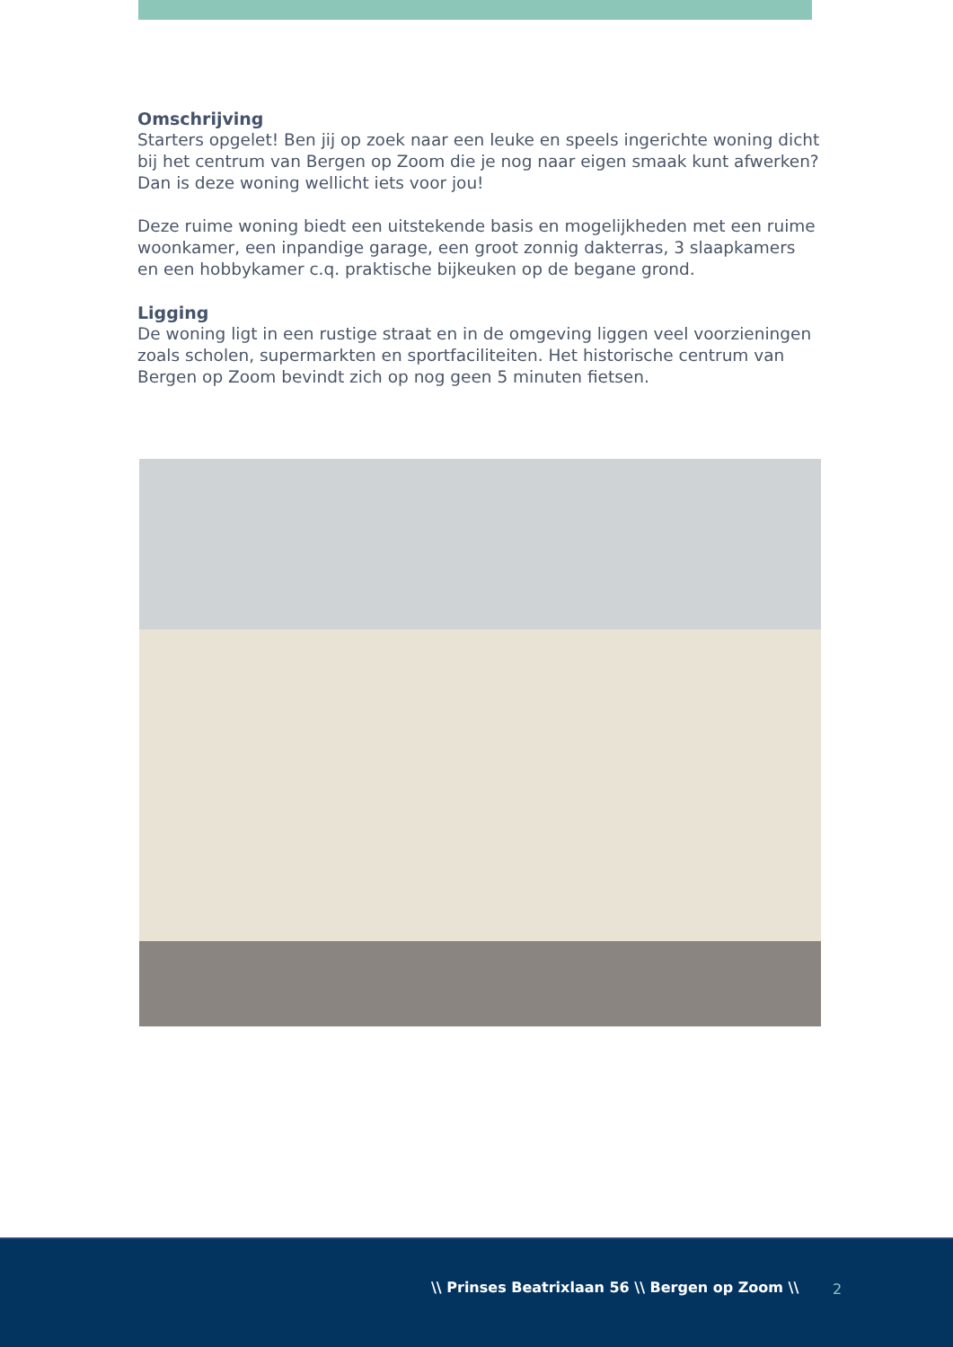Omschrijving
Starters opgelet! Ben jij op zoek naar een leuke en speels ingerichte woning dicht bij het centrum van Bergen op Zoom die je nog naar eigen smaak kunt afwerken? Dan is deze woning wellicht iets voor jou!
Deze ruime woning biedt een uitstekende basis en mogelijkheden met een ruime woonkamer, een inpandige garage, een groot zonnig dakterras, 3 slaapkamers en een hobbykamer c.q. praktische bijkeuken op de begane grond.
Ligging
De woning ligt in een rustige straat en in de omgeving liggen veel voorzieningen zoals scholen, supermarkten en sportfaciliteiten. Het historische centrum van Bergen op Zoom bevindt zich op nog geen 5 minuten fietsen.
\\ Prinses Beatrixlaan 56 \\ Bergen op Zoom \\ 2